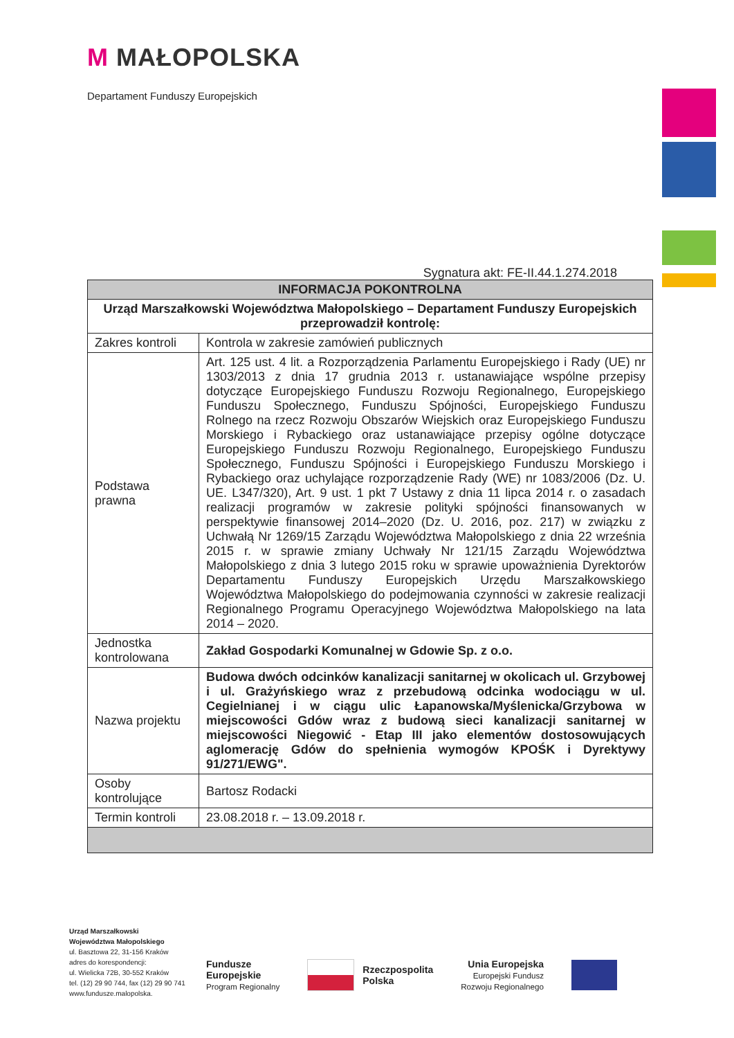M MAŁOPOLSKA
Departament Funduszy Europejskich
Sygnatura akt: FE-II.44.1.274.2018
| INFORMACJA POKONTROLNA | |
| --- | --- |
| Urząd Marszałkowski Województwa Małopolskiego – Departament Funduszy Europejskich przeprowadził kontrolę: | |
| Zakres kontroli | Kontrola w zakresie zamówień publicznych |
| Podstawa prawna | Art. 125 ust. 4 lit. a Rozporządzenia Parlamentu Europejskiego i Rady (UE) nr 1303/2013 z dnia 17 grudnia 2013 r. ustanawiające wspólne przepisy dotyczące Europejskiego Funduszu Rozwoju Regionalnego, Europejskiego Funduszu Społecznego, Funduszu Spójności, Europejskiego Funduszu Rolnego na rzecz Rozwoju Obszarów Wiejskich oraz Europejskiego Funduszu Morskiego i Rybackiego oraz ustanawiające przepisy ogólne dotyczące Europejskiego Funduszu Rozwoju Regionalnego, Europejskiego Funduszu Społecznego, Funduszu Spójności i Europejskiego Funduszu Morskiego i Rybackiego oraz uchylające rozporządzenie Rady (WE) nr 1083/2006 (Dz. U. UE. L347/320), Art. 9 ust. 1 pkt 7 Ustawy z dnia 11 lipca 2014 r. o zasadach realizacji programów w zakresie polityki spójności finansowanych w perspektywie finansowej 2014–2020 (Dz. U. 2016, poz. 217) w związku z Uchwałą Nr 1269/15 Zarządu Województwa Małopolskiego z dnia 22 września 2015 r. w sprawie zmiany Uchwały Nr 121/15 Zarządu Województwa Małopolskiego z dnia 3 lutego 2015 roku w sprawie upoważnienia Dyrektorów Departamentu Funduszy Europejskich Urzędu Marszałkowskiego Województwa Małopolskiego do podejmowania czynności w zakresie realizacji Regionalnego Programu Operacyjnego Województwa Małopolskiego na lata 2014 – 2020. |
| Jednostka kontrolowana | Zakład Gospodarki Komunalnej w Gdowie Sp. z o.o. |
| Nazwa projektu | Budowa dwóch odcinków kanalizacji sanitarnej w okolicach ul. Grzybowej i ul. Grażyńskiego wraz z przebudową odcinka wodociągu w ul. Cegielnianej i w ciągu ulic Łapanowska/Myślenicka/Grzybowa w miejscowości Gdów wraz z budową sieci kanalizacji sanitarnej w miejscowości Niegowić - Etap III jako elementów dostosowujących aglomerację Gdów do spełnienia wymogów KPOŚK i Dyrektywy 91/271/EWG". |
| Osoby kontrolujące | Bartosz Rodacki |
| Termin kontroli | 23.08.2018 r. – 13.09.2018 r. |
Urząd Marszałkowski
Województwa Małopolskiego
ul. Basztowa 22, 31-156 Kraków
adres do korespondencji:
ul. Wielicka 72B, 30-552 Kraków
tel. (12) 29 90 744, fax (12) 29 90 741
www.fundusze.malopolska.
Fundusze
Europejskie
Program Regionalny
Rzeczpospolita
Polska
Unia Europejska
Europejski Fundusz
Rozwoju Regionalnego